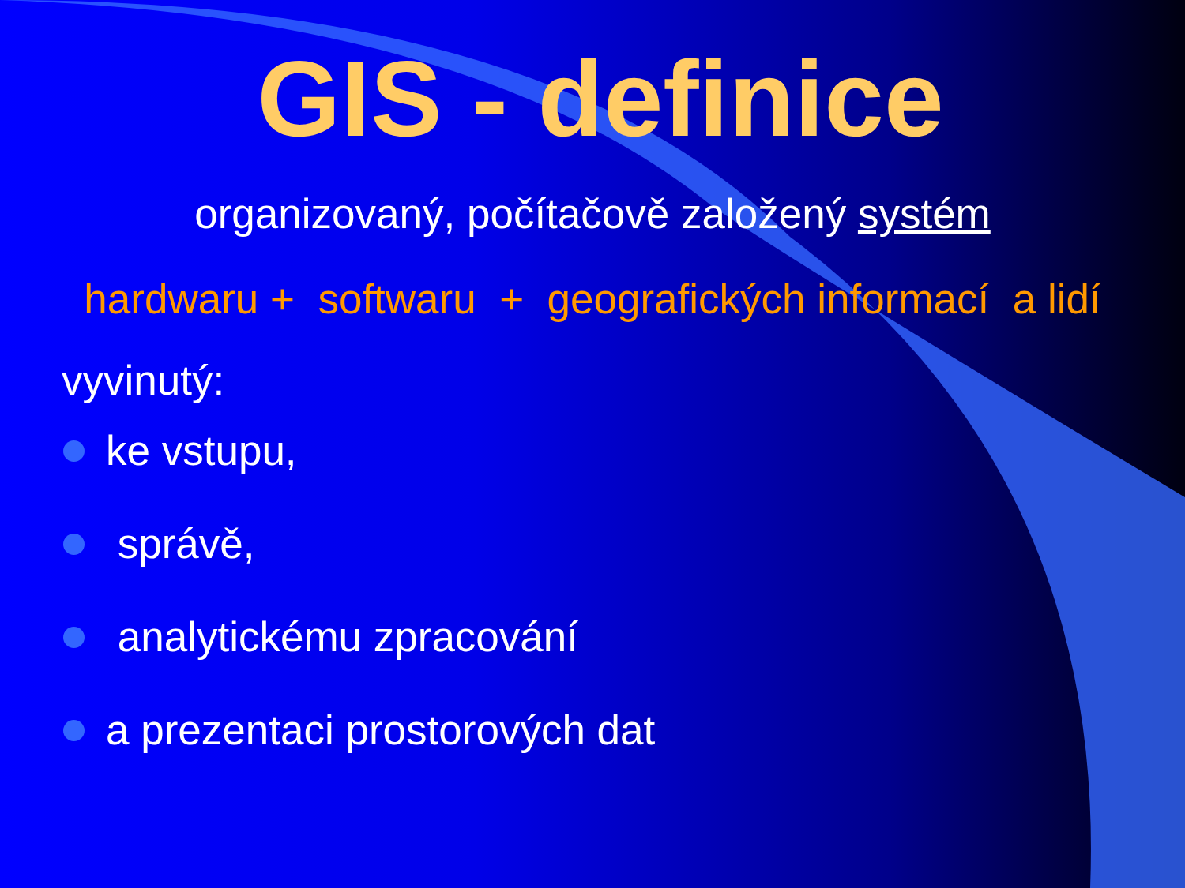GIS - definice
organizovaný, počítačově založený systém
hardwaru + softwaru + geografických informací a lidí
vyvinutý:
ke vstupu,
správě,
analytickému zpracování
a prezentaci prostorových dat